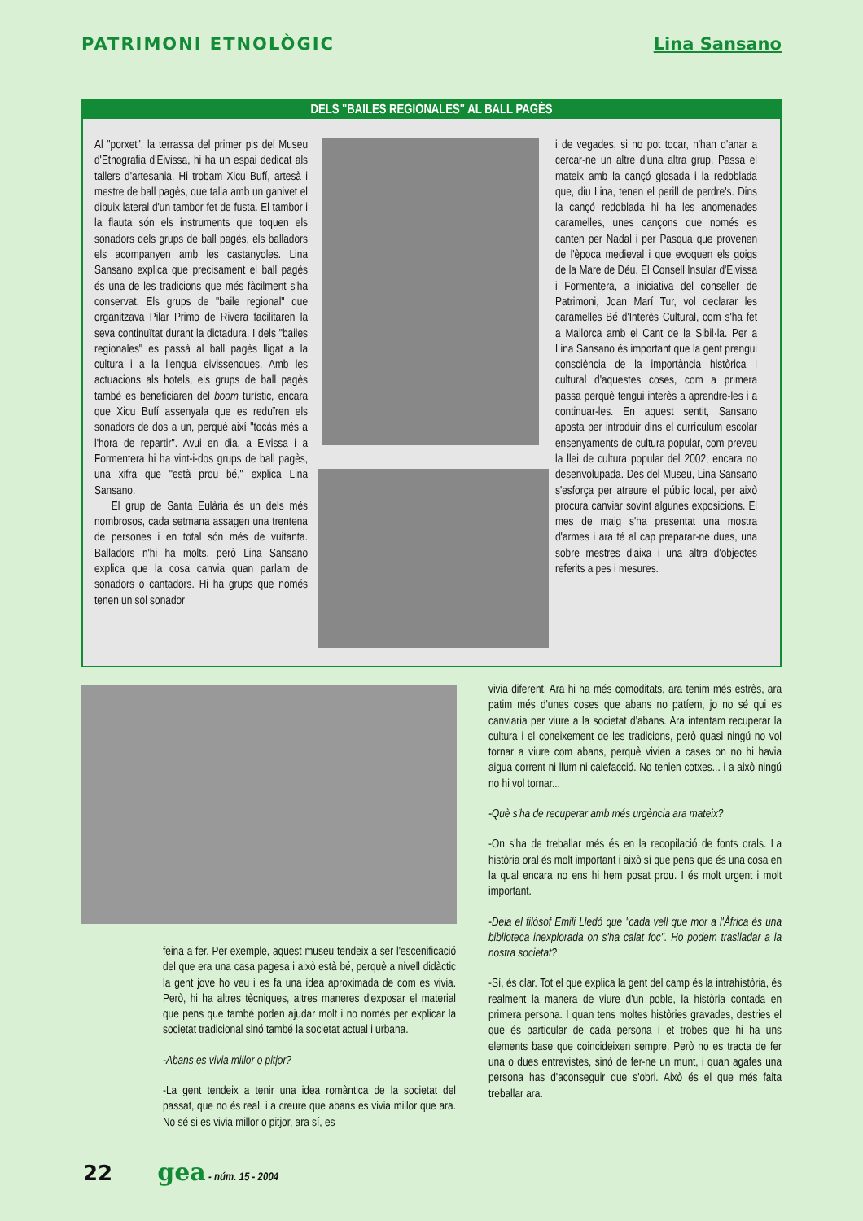PATRIMONI ETNOLÒGIC Lina Sansano
DELS "BAILES REGIONALES" AL BALL PAGÈS
Al "porxet", la terrassa del primer pis del Museu d'Etnografia d'Eivissa, hi ha un espai dedicat als tallers d'artesania. Hi trobam Xicu Bufí, artesà i mestre de ball pagès, que talla amb un ganivet el dibuix lateral d'un tambor fet de fusta. El tambor i la flauta són els instruments que toquen els sonadors dels grups de ball pagès, els balladors els acompanyen amb les castanyoles. Lina Sansano explica que precisament el ball pagès és una de les tradicions que més fàcilment s'ha conservat. Els grups de "baile regional" que organitzava Pilar Primo de Rivera facilitaren la seva continuïtat durant la dictadura. I dels "bailes regionales" es passà al ball pagès lligat a la cultura i a la llengua eivissenques. Amb les actuacions als hotels, els grups de ball pagès també es beneficiaren del boom turístic, encara que Xicu Bufí assenyala que es reduïren els sonadors de dos a un, perquè així "tocàs més a l'hora de repartir". Avui en dia, a Eivissa i a Formentera hi ha vint-i-dos grups de ball pagès, una xifra que "està prou bé," explica Lina Sansano.
El grup de Santa Eulària és un dels més nombrosos, cada setmana assagen una trentena de persones i en total són més de vuitanta. Balladors n'hi ha molts, però Lina Sansano explica que la cosa canvia quan parlam de sonadors o cantadors. Hi ha grups que només tenen un sol sonador
i de vegades, si no pot tocar, n'han d'anar a cercar-ne un altre d'una altra grup. Passa el mateix amb la cançó glosada i la redoblada que, diu Lina, tenen el perill de perdre's. Dins la cançó redoblada hi ha les anomenades caramelles, unes cançons que només es canten per Nadal i per Pasqua que provenen de l'època medieval i que evoquen els goigs de la Mare de Déu. El Consell Insular d'Eivissa i Formentera, a iniciativa del conseller de Patrimoni, Joan Marí Tur, vol declarar les caramelles Bé d'Interès Cultural, com s'ha fet a Mallorca amb el Cant de la Sibil·la. Per a Lina Sansano és important que la gent prengui consciència de la importància històrica i cultural d'aquestes coses, com a primera passa perquè tengui interès a aprendre-les i a continuar-les. En aquest sentit, Sansano aposta per introduir dins el currículum escolar ensenyaments de cultura popular, com preveu la llei de cultura popular del 2002, encara no desenvolupada. Des del Museu, Lina Sansano s'esforça per atreure el públic local, per això procura canviar sovint algunes exposicions. El mes de maig s'ha presentat una mostra d'armes i ara té al cap preparar-ne dues, una sobre mestres d'aixa i una altra d'objectes referits a pes i mesures.
feina a fer. Per exemple, aquest museu tendeix a ser l'escenificació del que era una casa pagesa i això està bé, perquè a nivell didàctic la gent jove ho veu i es fa una idea aproximada de com es vivia. Però, hi ha altres tècniques, altres maneres d'exposar el material que pens que també poden ajudar molt i no només per explicar la societat tradicional sinó també la societat actual i urbana.
-Abans es vivia millor o pitjor?
-La gent tendeix a tenir una idea romàntica de la societat del passat, que no és real, i a creure que abans es vivia millor que ara. No sé si es vivia millor o pitjor, ara sí, es
vivia diferent. Ara hi ha més comoditats, ara tenim més estrès, ara patim més d'unes coses que abans no patíem, jo no sé qui es canviaria per viure a la societat d'abans. Ara intentam recuperar la cultura i el coneixement de les tradicions, però quasi ningú no vol tornar a viure com abans, perquè vivien a cases on no hi havia aigua corrent ni llum ni calefacció. No tenien cotxes... i a això ningú no hi vol tornar...
-Què s'ha de recuperar amb més urgència ara mateix?
-On s'ha de treballar més és en la recopilació de fonts orals. La història oral és molt important i això sí que pens que és una cosa en la qual encara no ens hi hem posat prou. I és molt urgent i molt important.
-Deia el filòsof Emili Lledó que "cada vell que mor a l'Àfrica és una biblioteca inexplorada on s'ha calat foc". Ho podem traslladar a la nostra societat?
-Sí, és clar. Tot el que explica la gent del camp és la intrahistòria, és realment la manera de viure d'un poble, la història contada en primera persona. I quan tens moltes històries gravades, destries el que és particular de cada persona i et trobes que hi ha uns elements base que coincideixen sempre. Però no es tracta de fer una o dues entrevistes, sinó de fer-ne un munt, i quan agafes una persona has d'aconseguir que s'obri. Això és el que més falta treballar ara.
22 gea - núm. 15 - 2004